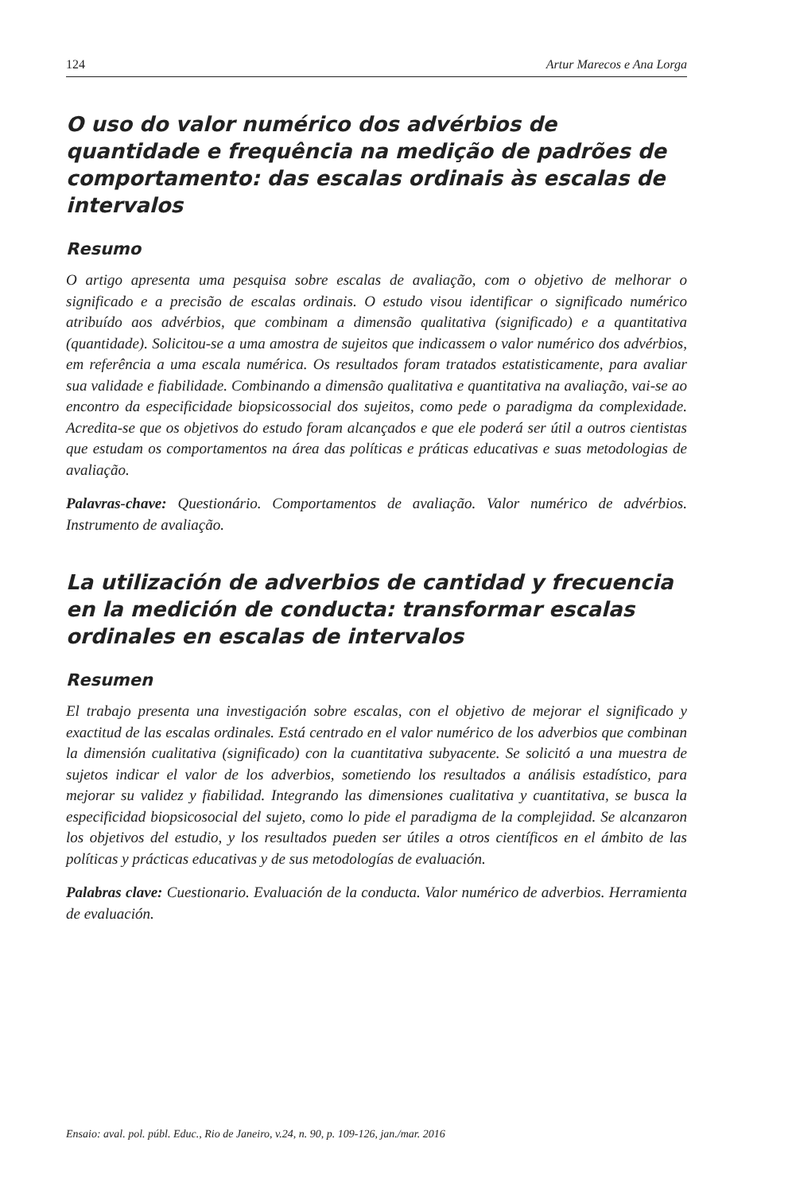124 Artur Marecos e Ana Lorga
O uso do valor numérico dos advérbios de quantidade e frequência na medição de padrões de comportamento: das escalas ordinais às escalas de intervalos
Resumo
O artigo apresenta uma pesquisa sobre escalas de avaliação, com o objetivo de melhorar o significado e a precisão de escalas ordinais. O estudo visou identificar o significado numérico atribuído aos advérbios, que combinam a dimensão qualitativa (significado) e a quantitativa (quantidade). Solicitou-se a uma amostra de sujeitos que indicassem o valor numérico dos advérbios, em referência a uma escala numérica. Os resultados foram tratados estatisticamente, para avaliar sua validade e fiabilidade. Combinando a dimensão qualitativa e quantitativa na avaliação, vai-se ao encontro da especificidade biopsicossocial dos sujeitos, como pede o paradigma da complexidade. Acredita-se que os objetivos do estudo foram alcançados e que ele poderá ser útil a outros cientistas que estudam os comportamentos na área das políticas e práticas educativas e suas metodologias de avaliação.
Palavras-chave: Questionário. Comportamentos de avaliação. Valor numérico de advérbios. Instrumento de avaliação.
La utilización de adverbios de cantidad y frecuencia en la medición de conducta: transformar escalas ordinales en escalas de intervalos
Resumen
El trabajo presenta una investigación sobre escalas, con el objetivo de mejorar el significado y exactitud de las escalas ordinales. Está centrado en el valor numérico de los adverbios que combinan la dimensión cualitativa (significado) con la cuantitativa subyacente. Se solicitó a una muestra de sujetos indicar el valor de los adverbios, sometiendo los resultados a análisis estadístico, para mejorar su validez y fiabilidad. Integrando las dimensiones cualitativa y cuantitativa, se busca la especificidad biopsicosocial del sujeto, como lo pide el paradigma de la complejidad. Se alcanzaron los objetivos del estudio, y los resultados pueden ser útiles a otros científicos en el ámbito de las políticas y prácticas educativas y de sus metodologías de evaluación.
Palabras clave: Cuestionario. Evaluación de la conducta. Valor numérico de adverbios. Herramienta de evaluación.
Ensaio: aval. pol. públ. Educ., Rio de Janeiro, v.24, n. 90, p. 109-126, jan./mar. 2016